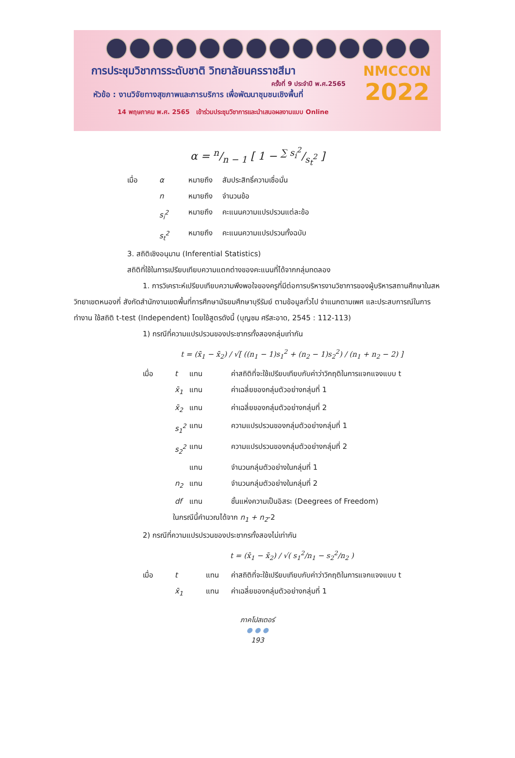การประชุมวิชาการระดับชาติ วิทยาลัยนครราชสีมา
ครั้งที่ 9 ประจำปี พ.ศ.2565
หัวข้อ : งานวิจัยทางสุขภาพและการบริการ เพื่อพัฒนาชุมชนเชิงพื้นที่
14 พฤษภาคม พ.ศ. 2565 เข้าร่วมประชุมวิชาการและนำเสนอผลงานแบบ Online
NMCCON
2022
α = n/n − 1 [ 1 − ∑ s<sub>i</sub><sup>2</sup>/s<sub>t</sub><sup>2</sup> ]
เมื่อ α หมายถึง สัมประสิทธิ์ความเชื่อมั่น
n หมายถึง จำนวนข้อ
s<sub>i</sub><sup>2</sup> หมายถึง คะแนนความแปรปรวนแต่ละข้อ
s<sub>t</sub><sup>2</sup> หมายถึง คะแนนความแปรปรวนทั้งฉบับ
3. สถิติเชิงอนุมาน (Inferential Statistics)
สถิติที่ใช้ในการเปรียบเทียบความแตกต่างของคะแนนที่ได้จากกลุ่มทดลอง
1. การวิเคราะห์เปรียบเทียบความพึงพอใจของครูที่มีต่อการบริหารงานวิชาการของผู้บริหารสถานศึกษาในสหวิทยาเขตหนองกี่ สังกัดสำนักงานเขตพื้นที่การศึกษามัธยมศึกษาบุรีรัมย์ ตามข้อมูลทั่วไป จำแนกตามเพศ และประสบการณ์ในการทำงาน ใช้สถิติ t-test (Independent) โดยใช้สูตรดังนี้ (บุญชม ศรีสะอาด, 2545 : 112-113)
1) กรณีที่ความแปรปรวนของประชากรทั้งสองกลุ่มเท่ากัน
t = (x̄<sub>1</sub> − x̄<sub>2</sub>) / √[ ((n<sub>1</sub> − 1)s<sub>1</sub><sup>2</sup> + (n<sub>2</sub> − 1)s<sub>2</sub><sup>2</sup>) / (n<sub>1</sub> + n<sub>2</sub> − 2) ]
เมื่อ t แทน ค่าสถิติที่จะใช้เปรียบเทียบกับค่าว่าวิกฤติในการแจกแจงแบบ t
x̄<sub>1</sub> แทน ค่าเฉลี่ยของกลุ่มตัวอย่างกลุ่มที่ 1
x̄<sub>2</sub> แทน ค่าเฉลี่ยของกลุ่มตัวอย่างกลุ่มที่ 2
s<sub>1</sub><sup>2</sup> แทน ความแปรปรวนของกลุ่มตัวอย่างกลุ่มที่ 1
s<sub>2</sub><sup>2</sup> แทน ความแปรปรวนของกลุ่มตัวอย่างกลุ่มที่ 2
แทน จำนวนกลุ่มตัวอย่างในกลุ่มที่ 1
n<sub>2</sub> แทน จำนวนกลุ่มตัวอย่างในกลุ่มที่ 2
df แทน ชั้นแห่งความเป็นอิสระ (Deegrees of Freedom)
ในกรณีนี้คำนวณได้จาก n<sub>1</sub> + n<sub>2</sub>-2
2) กรณีที่ความแปรปรวนของประชากรทั้งสองไม่เท่ากัน
t = (x̄<sub>1</sub> − x̄<sub>2</sub>) / √( s<sub>1</sub><sup>2</sup>/n<sub>1</sub> − s<sub>2</sub><sup>2</sup>/n<sub>2</sub> )
เมื่อ t แทน ค่าสถิติที่จะใช้เปรียบเทียบกับค่าว่าวิกฤติในการแจกแจงแบบ t
x̄<sub>1</sub> แทน ค่าเฉลี่ยของกลุ่มตัวอย่างกลุ่มที่ 1
ภาคโปสเตอร์
● ● ●
193